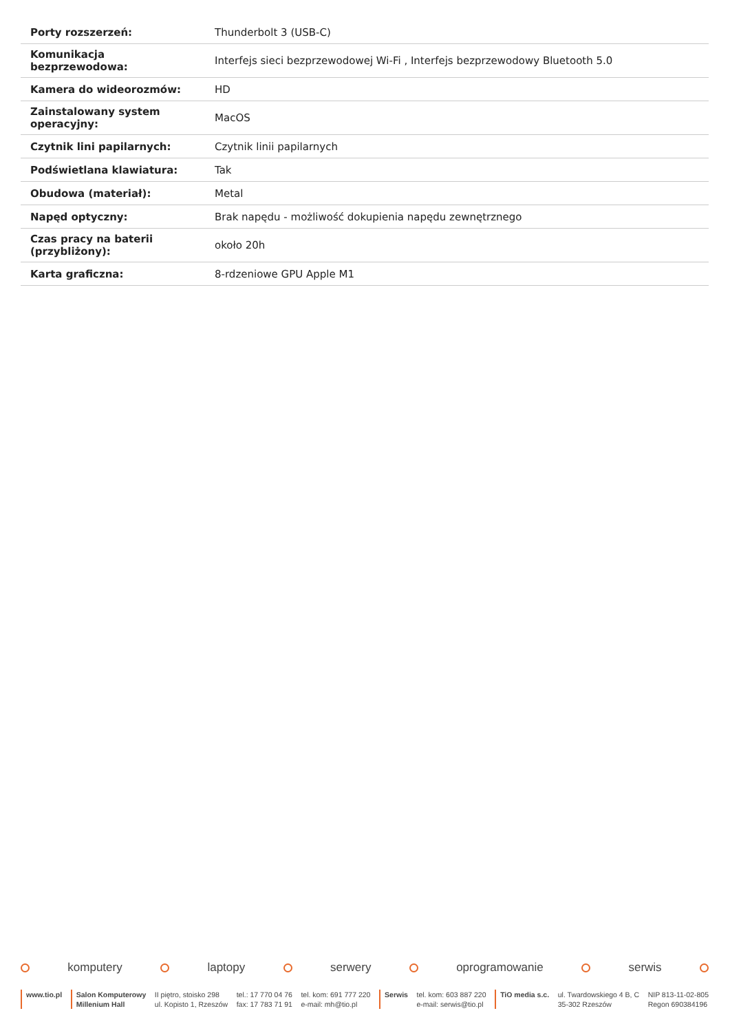| Porty rozszerzeń: | Thunderbolt 3 (USB-C) |
| Komunikacja bezprzewodowa: | Interfejs sieci bezprzewodowej Wi-Fi , Interfejs bezprzewodowy Bluetooth 5.0 |
| Kamera do wideorozmów: | HD |
| Zainstalowany system operacyjny: | MacOS |
| Czytnik lini papilarnych: | Czytnik linii papilarnych |
| Podświetlana klawiatura: | Tak |
| Obudowa (materiał): | Metal |
| Napęd optyczny: | Brak napędu - możliwość dokupienia napędu zewnętrznego |
| Czas pracy na baterii (przybliżony): | około 20h |
| Karta graficzna: | 8-rdzeniowe GPU Apple M1 |
komputery laptopy serwery oprogramowanie serwis
www.tio.pl Salon Komputerowy
Millenium Hall
II piętro, stoisko 298
ul. Kopisto 1, Rzeszów
tel.: 17 770 04 76
fax: 17 783 71 91
tel. kom: 691 777 220
e-mail: mh@tio.pl
Serwis tel. kom: 603 887 220
e-mail: serwis@tio.pl
TiO media s.c. ul. Twardowskiego 4 B, C
35-302 Rzeszów
NIP 813-11-02-805
Regon 690384196